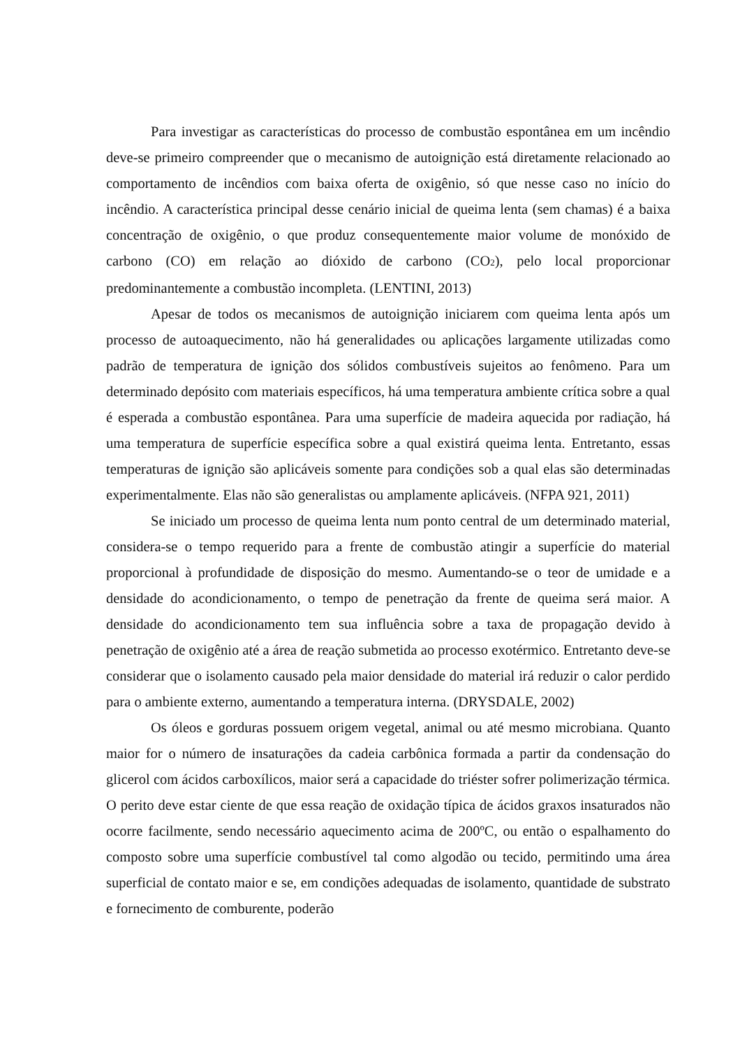Para investigar as características do processo de combustão espontânea em um incêndio deve-se primeiro compreender que o mecanismo de autoignição está diretamente relacionado ao comportamento de incêndios com baixa oferta de oxigênio, só que nesse caso no início do incêndio. A característica principal desse cenário inicial de queima lenta (sem chamas) é a baixa concentração de oxigênio, o que produz consequentemente maior volume de monóxido de carbono (CO) em relação ao dióxido de carbono (CO<sub>2</sub>), pelo local proporcionar predominantemente a combustão incompleta. (LENTINI, 2013)
Apesar de todos os mecanismos de autoignição iniciarem com queima lenta após um processo de autoaquecimento, não há generalidades ou aplicações largamente utilizadas como padrão de temperatura de ignição dos sólidos combustíveis sujeitos ao fenômeno. Para um determinado depósito com materiais específicos, há uma temperatura ambiente crítica sobre a qual é esperada a combustão espontânea. Para uma superfície de madeira aquecida por radiação, há uma temperatura de superfície específica sobre a qual existirá queima lenta. Entretanto, essas temperaturas de ignição são aplicáveis somente para condições sob a qual elas são determinadas experimentalmente. Elas não são generalistas ou amplamente aplicáveis. (NFPA 921, 2011)
Se iniciado um processo de queima lenta num ponto central de um determinado material, considera-se o tempo requerido para a frente de combustão atingir a superfície do material proporcional à profundidade de disposição do mesmo. Aumentando-se o teor de umidade e a densidade do acondicionamento, o tempo de penetração da frente de queima será maior. A densidade do acondicionamento tem sua influência sobre a taxa de propagação devido à penetração de oxigênio até a área de reação submetida ao processo exotérmico. Entretanto deve-se considerar que o isolamento causado pela maior densidade do material irá reduzir o calor perdido para o ambiente externo, aumentando a temperatura interna. (DRYSDALE, 2002)
Os óleos e gorduras possuem origem vegetal, animal ou até mesmo microbiana. Quanto maior for o número de insaturações da cadeia carbônica formada a partir da condensação do glicerol com ácidos carboxílicos, maior será a capacidade do triéster sofrer polimerização térmica. O perito deve estar ciente de que essa reação de oxidação típica de ácidos graxos insaturados não ocorre facilmente, sendo necessário aquecimento acima de 200ºC, ou então o espalhamento do composto sobre uma superfície combustível tal como algodão ou tecido, permitindo uma área superficial de contato maior e se, em condições adequadas de isolamento, quantidade de substrato e fornecimento de comburente, poderão